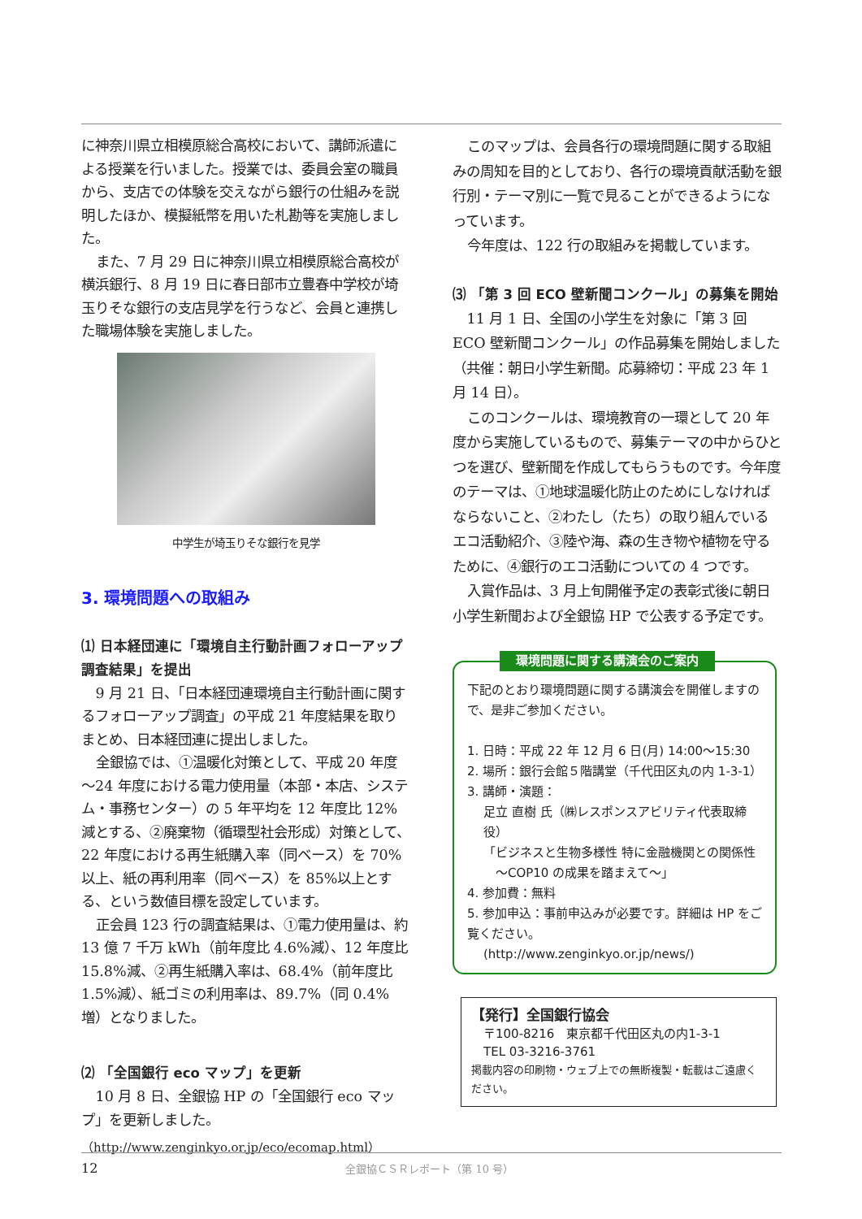に神奈川県立相模原総合高校において、講師派遣による授業を行いました。授業では、委員会室の職員から、支店での体験を交えながら銀行の仕組みを説明したほか、模擬紙幣を用いた札勘等を実施しました。
また、7 月 29 日に神奈川県立相模原総合高校が横浜銀行、8 月 19 日に春日部市立豊春中学校が埼玉りそな銀行の支店見学を行うなど、会員と連携した職場体験を実施しました。
中学生が埼玉りそな銀行を見学
3. 環境問題への取組み
⑴ 日本経団連に「環境自主行動計画フォローアップ調査結果」を提出
9 月 21 日、「日本経団連環境自主行動計画に関するフォローアップ調査」の平成 21 年度結果を取りまとめ、日本経団連に提出しました。
全銀協では、①温暖化対策として、平成 20 年度～24 年度における電力使用量（本部・本店、システム・事務センター）の 5 年平均を 12 年度比 12%減とする、②廃棄物（循環型社会形成）対策として、22 年度における再生紙購入率（同ベース）を 70%以上、紙の再利用率（同ベース）を 85%以上とする、という数値目標を設定しています。
正会員 123 行の調査結果は、①電力使用量は、約 13 億 7 千万 kWh（前年度比 4.6%減）、12 年度比 15.8%減、②再生紙購入率は、68.4%（前年度比 1.5%減）、紙ゴミの利用率は、89.7%（同 0.4%増）となりました。
⑵ 「全国銀行 eco マップ」を更新
10 月 8 日、全銀協 HP の「全国銀行 eco マップ」を更新しました。
（http://www.zenginkyo.or.jp/eco/ecomap.html）
このマップは、会員各行の環境問題に関する取組みの周知を目的としており、各行の環境貢献活動を銀行別・テーマ別に一覧で見ることができるようになっています。
今年度は、122 行の取組みを掲載しています。
⑶ 「第 3 回 ECO 壁新聞コンクール」の募集を開始
11 月 1 日、全国の小学生を対象に「第 3 回 ECO 壁新聞コンクール」の作品募集を開始しました（共催：朝日小学生新聞。応募締切：平成 23 年 1 月 14 日）。
このコンクールは、環境教育の一環として 20 年度から実施しているもので、募集テーマの中からひとつを選び、壁新聞を作成してもらうものです。今年度のテーマは、①地球温暖化防止のためにしなければならないこと、②わたし（たち）の取り組んでいるエコ活動紹介、③陸や海、森の生き物や植物を守るために、④銀行のエコ活動についての 4 つです。
入賞作品は、3 月上旬開催予定の表彰式後に朝日小学生新聞および全銀協 HP で公表する予定です。
環境問題に関する講演会のご案内
下記のとおり環境問題に関する講演会を開催しますので、是非ご参加ください。
1. 日時：平成 22 年 12 月 6 日(月) 14:00～15:30
2. 場所：銀行会館５階講堂（千代田区丸の内 1-3-1）
3. 講師・演題：
足立 直樹 氏（㈱レスポンスアビリティ代表取締役）
「ビジネスと生物多様性 特に金融機関との関係性
　～COP10 の成果を踏まえて～」
4. 参加費：無料
5. 参加申込：事前申込みが必要です。詳細は HP をご覧ください。
(http://www.zenginkyo.or.jp/news/)
【発行】全国銀行協会
　〒100-8216　東京都千代田区丸の内1-3-1
　TEL 03-3216-3761
掲載内容の印刷物・ウェブ上での無断複製・転載はご遠慮ください。
12 全銀協ＣＳＲレポート（第 10 号）